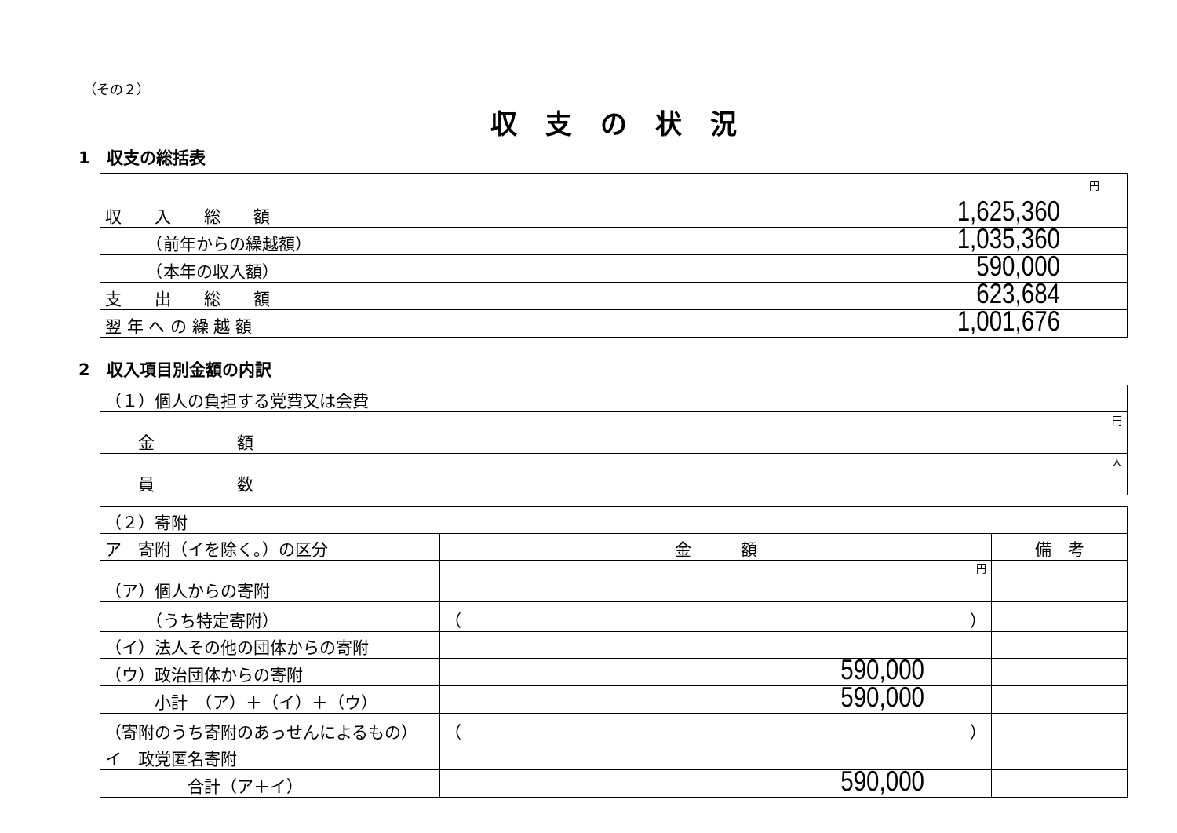（その２）
収支の状況
1　収支の総括表
| 収 入 総 額 | 円 1,625,360 |
| （前年からの繰越額） | 1,035,360 |
| （本年の収入額） | 590,000 |
| 支 出 総 額 | 623,684 |
| 翌 年 へ の 繰 越 額 | 1,001,676 |
2　収入項目別金額の内訳
| （１）個人の負担する党費又は会費 | |
| 金 額 | 円 |
| 員 数 | 人 |
| （２）寄附 | | |
| ア 寄附（イを除く。）の区分 | 金 額 | 備 考 |
| （ア）個人からの寄附 | 円 | |
| （うち特定寄附） | （ ） | |
| （イ）法人その他の団体からの寄附 | | |
| （ウ）政治団体からの寄附 | 590,000 | |
| 小計 （ア）＋（イ）＋（ウ） | 590,000 | |
| （寄附のうち寄附のあっせんによるもの） | （ ） | |
| イ 政党匿名寄附 | | |
| 合計（ア＋イ） | 590,000 | |